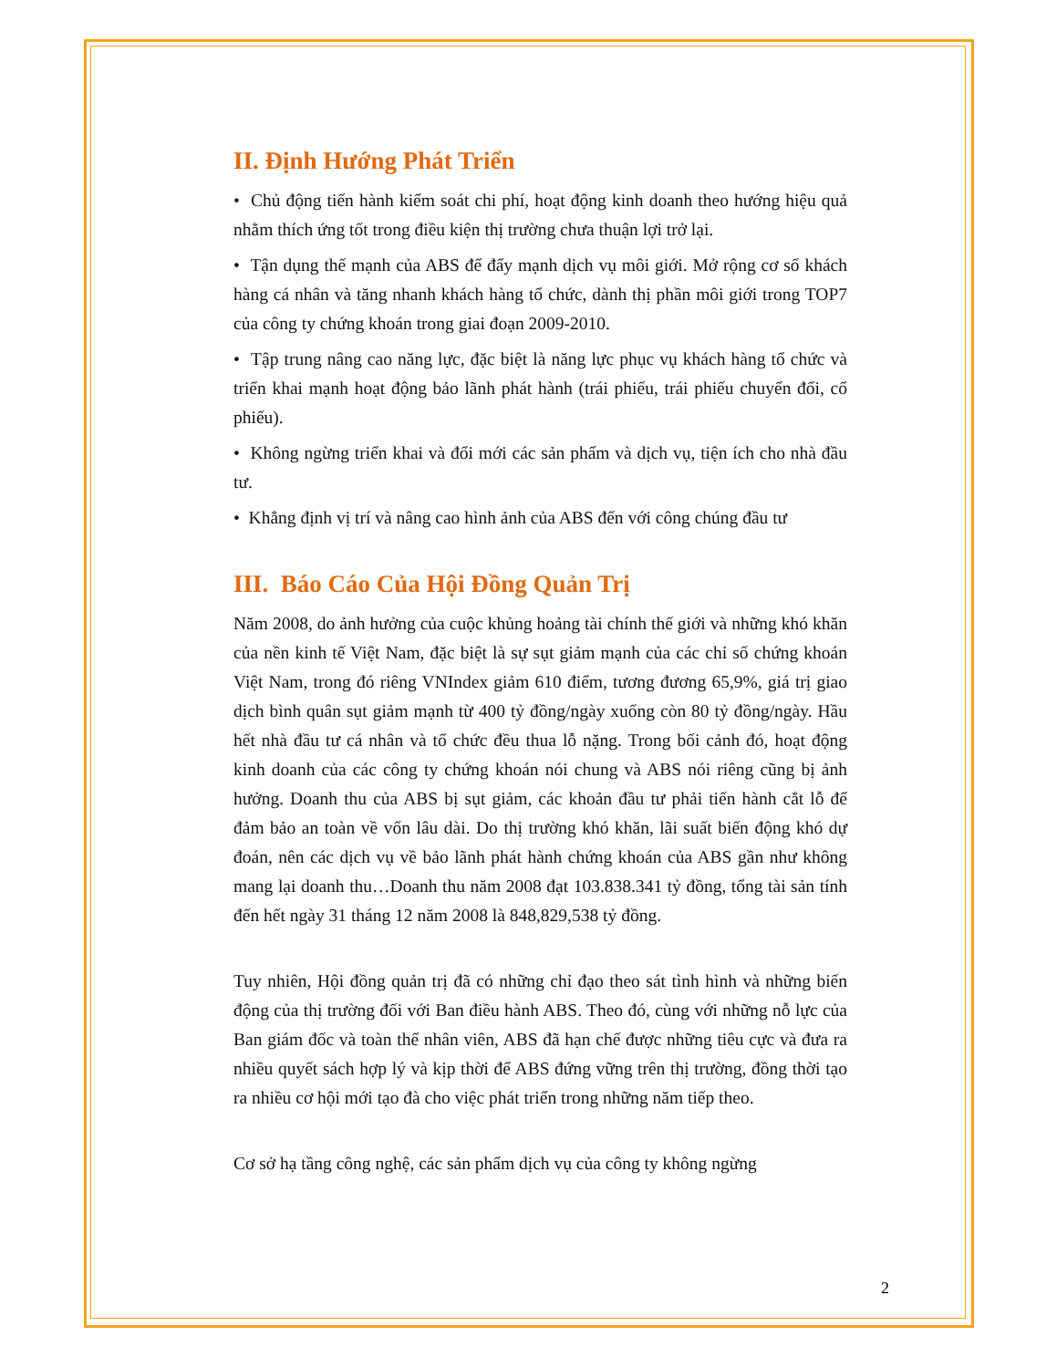II. Định Hướng Phát Triển
• Chủ động tiến hành kiểm soát chi phí, hoạt động kinh doanh theo hướng hiệu quả nhằm thích ứng tốt trong điều kiện thị trường chưa thuận lợi trở lại.
• Tận dụng thế mạnh của ABS để đẩy mạnh dịch vụ môi giới. Mở rộng cơ số khách hàng cá nhân và tăng nhanh khách hàng tổ chức, dành thị phần môi giới trong TOP7 của công ty chứng khoán trong giai đoạn 2009-2010.
• Tập trung nâng cao năng lực, đặc biệt là năng lực phục vụ khách hàng tổ chức và triển khai mạnh hoạt động bảo lãnh phát hành (trái phiếu, trái phiếu chuyển đổi, cổ phiếu).
• Không ngừng triển khai và đổi mới các sản phẩm và dịch vụ, tiện ích cho nhà đầu tư.
• Khẳng định vị trí và nâng cao hình ảnh của ABS đến với công chúng đầu tư
III. Báo Cáo Của Hội Đồng Quản Trị
Năm 2008, do ảnh hưởng của cuộc khủng hoảng tài chính thế giới và những khó khăn của nền kinh tế Việt Nam, đặc biệt là sự sụt giảm mạnh của các chỉ số chứng khoán Việt Nam, trong đó riêng VNIndex giảm 610 điểm, tương đương 65,9%, giá trị giao dịch bình quân sụt giảm mạnh từ 400 tỷ đồng/ngày xuống còn 80 tỷ đồng/ngày. Hầu hết nhà đầu tư cá nhân và tổ chức đều thua lỗ nặng. Trong bối cảnh đó, hoạt động kinh doanh của các công ty chứng khoán nói chung và ABS nói riêng cũng bị ảnh hưởng. Doanh thu của ABS bị sụt giảm, các khoản đầu tư phải tiến hành cắt lỗ để đảm bảo an toàn về vốn lâu dài. Do thị trường khó khăn, lãi suất biến động khó dự đoán, nên các dịch vụ về bảo lãnh phát hành chứng khoán của ABS gần như không mang lại doanh thu…Doanh thu năm 2008 đạt 103.838.341 tỷ đồng, tổng tài sản tính đến hết ngày 31 tháng 12 năm 2008 là 848,829,538 tỷ đồng.
Tuy nhiên, Hội đồng quản trị đã có những chỉ đạo theo sát tình hình và những biến động của thị trường đối với Ban điều hành ABS. Theo đó, cùng với những nỗ lực của Ban giám đốc và toàn thể nhân viên, ABS đã hạn chế được những tiêu cực và đưa ra nhiều quyết sách hợp lý và kịp thời để ABS đứng vững trên thị trường, đồng thời tạo ra nhiều cơ hội mới tạo đà cho việc phát triển trong những năm tiếp theo.
Cơ sở hạ tầng công nghệ, các sản phẩm dịch vụ của công ty không ngừng
2